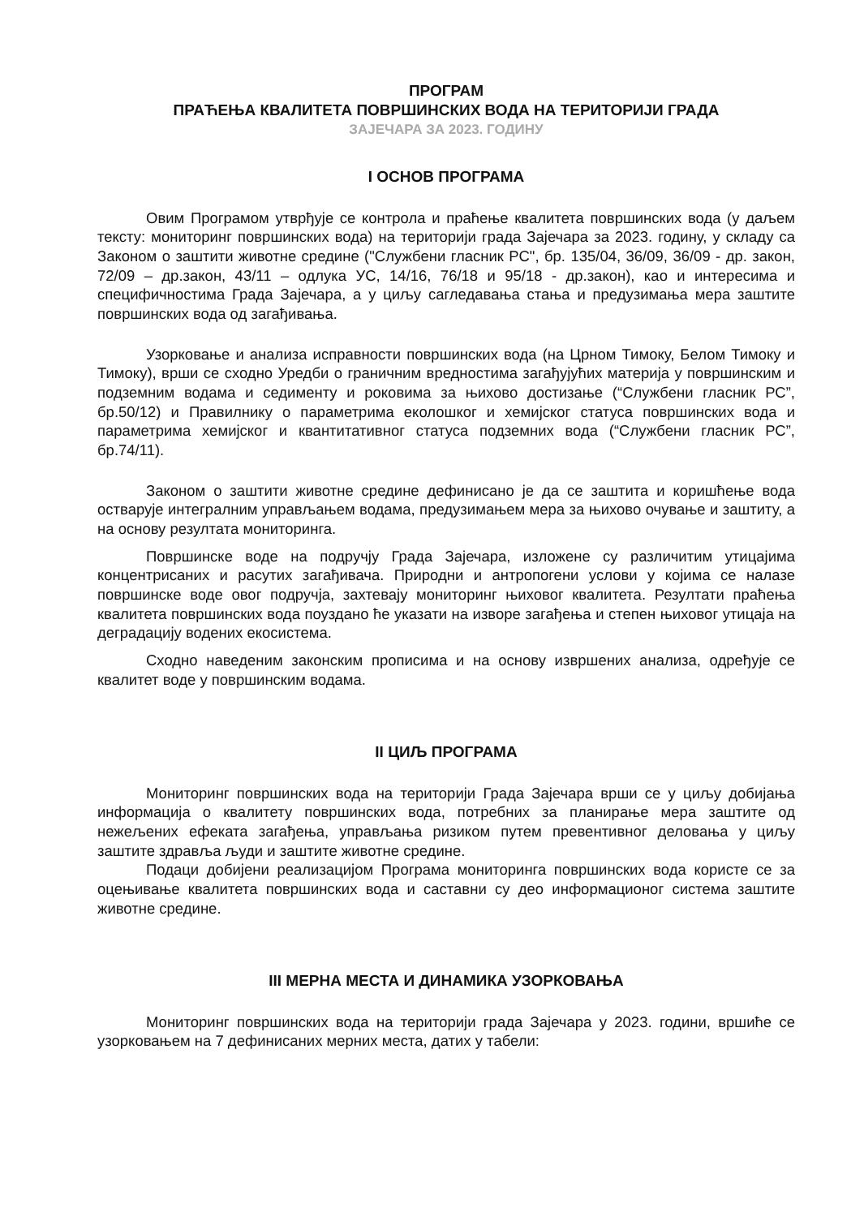ПРОГРАМ
ПРАЋЕЊА КВАЛИТЕТА ПОВРШИНСКИХ ВОДА НА ТЕРИТОРИЈИ ГРАДА
ЗАЈЕЧАРА ЗА 2023. ГОДИНУ
I ОСНОВ ПРОГРАМА
Овим Програмом утврђује се контрола и праћење квалитета површинских вода (у даљем тексту: мониторинг површинских вода) на територији града Зајечара за 2023. годину, у складу са Законом о заштити животне средине ("Службени гласник РС", бр. 135/04, 36/09, 36/09 - др. закон, 72/09 – др.закон, 43/11 – одлука УС, 14/16, 76/18 и 95/18 - др.закон), као и интересима и специфичностима Града Зајечара, а у циљу сагледавања стања и предузимања мера заштите површинских вода од загађивања.
Узорковање и анализа исправности површинских вода (на Црном Тимоку, Белом Тимоку и Тимоку), врши се сходно Уредби о граничним вредностима загађујућих материја у површинским и подземним водама и седименту и роковима за њихово достизање (“Службени гласник РС”, бр.50/12) и Правилнику о параметрима еколошког и хемијског статуса површинских вода и параметрима хемијског и квантитативног статуса подземних вода (“Службени гласник РС”, бр.74/11).
Законом о заштити животне средине дефинисано је да се заштита и коришћење вода остварује интегралним управљањем водама, предузимањем мера за њихово очување и заштиту, а на основу резултата мониторинга.
Површинске воде на подручју Града Зајечара, изложене су различитим утицајима концентрисаних и расутих загађивача. Природни и антропогени услови у којима се налазе површинске воде овог подручја, захтевају мониторинг њиховог квалитета. Резултати праћења квалитета површинских вода поуздано ће указати на изворе загађења и степен њиховог утицаја на деградацију водених екосистема.
Сходно наведеним законским прописима и на основу извршених анализа, одређује се квалитет воде у површинским водама.
II ЦИЉ ПРОГРАМА
Мониторинг површинских вода на територији Града Зајечара врши се у циљу добијања информација о квалитету површинских вода, потребних за планирање мера заштите од нежељених ефеката загађења, управљања ризиком путем превентивног деловања у циљу заштите здравља људи и заштите животне средине.
Подаци добијени реализацијом Програма мониторинга површинских вода користе се за оцењивање квалитета површинских вода и саставни су део информационог система заштите животне средине.
III МЕРНА МЕСТА И ДИНАМИКА УЗОРКОВАЊА
Мониторинг површинских вода на територији града Зајечара у 2023. години, вршиће се узорковањем на 7 дефинисаних мерних места, датих у табели: